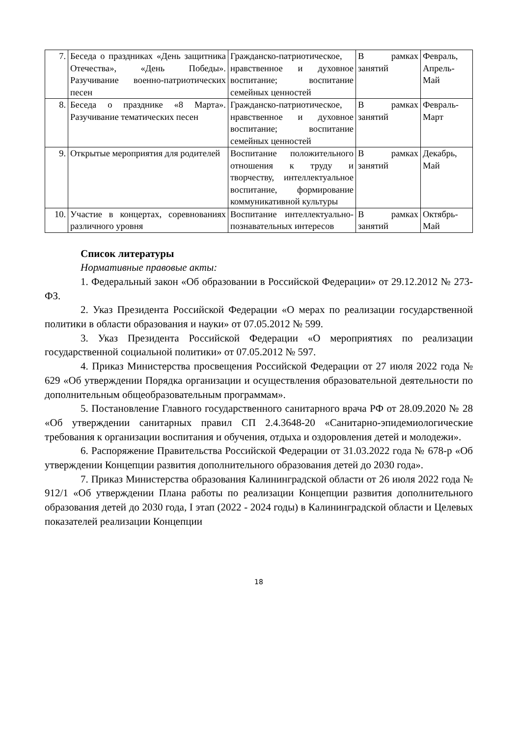| 7. | Беседа о праздниках «День защитника Отечества», «День Победы». Разучивание военно-патриотических песен | Гражданско-патриотическое, нравственное и духовное воспитание; воспитание семейных ценностей | В рамках занятий | Февраль, Апрель-Май |
| 8. | Беседа о празднике «8 Марта». Разучивание тематических песен | Гражданско-патриотическое, нравственное и духовное воспитание; воспитание семейных ценностей | В рамках занятий | Февраль-Март |
| 9. | Открытые мероприятия для родителей | Воспитание положительного отношения к труду и творчеству, интеллектуальное воспитание, формирование коммуникативной культуры | В рамках занятий | Декабрь, Май |
| 10. | Участие в концертах, соревнованиях различного уровня | Воспитание интеллектуально-познавательных интересов | В рамках занятий | Октябрь-Май |
Список литературы
Нормативные правовые акты:
1. Федеральный закон «Об образовании в Российской Федерации» от 29.12.2012 № 273-ФЗ.
2. Указ Президента Российской Федерации «О мерах по реализации государственной политики в области образования и науки» от 07.05.2012 № 599.
3. Указ Президента Российской Федерации «О мероприятиях по реализации государственной социальной политики» от 07.05.2012 № 597.
4. Приказ Министерства просвещения Российской Федерации от 27 июля 2022 года № 629 «Об утверждении Порядка организации и осуществления образовательной деятельности по дополнительным общеобразовательным программам».
5. Постановление Главного государственного санитарного врача РФ от 28.09.2020 № 28 «Об утверждении санитарных правил СП 2.4.3648-20 «Санитарно-эпидемиологические требования к организации воспитания и обучения, отдыха и оздоровления детей и молодежи».
6. Распоряжение Правительства Российской Федерации от 31.03.2022 года № 678-р «Об утверждении Концепции развития дополнительного образования детей до 2030 года».
7. Приказ Министерства образования Калининградской области от 26 июля 2022 года № 912/1 «Об утверждении Плана работы по реализации Концепции развития дополнительного образования детей до 2030 года, I этап (2022 - 2024 годы) в Калининградской области и Целевых показателей реализации Концепции
18